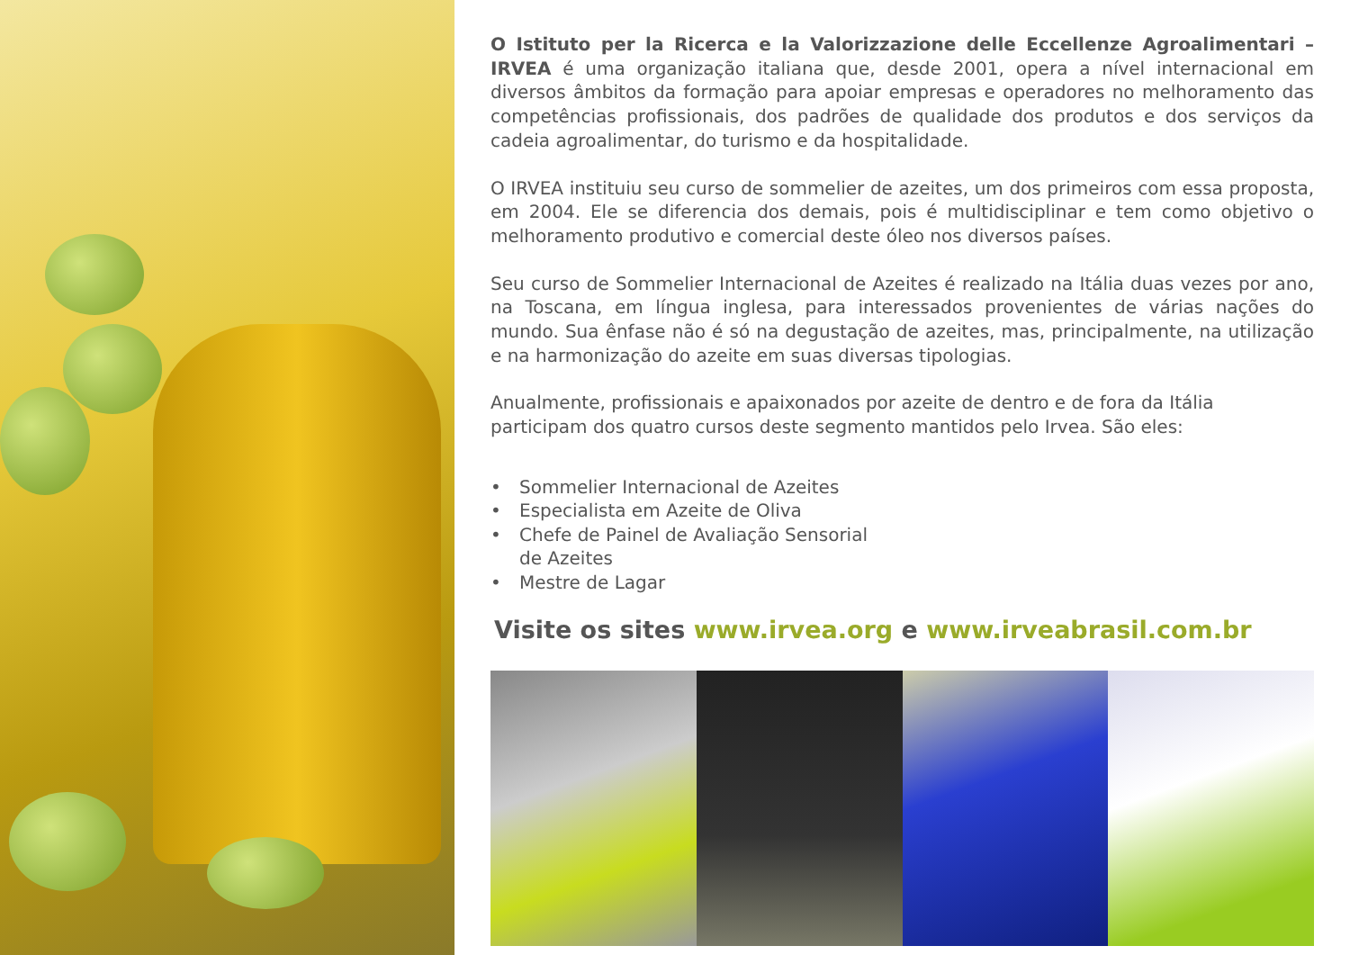O Istituto per la Ricerca e la Valorizzazione delle Eccellenze Agroalimentari – IRVEA é uma organização italiana que, desde 2001, opera a nível internacional em diversos âmbitos da formação para apoiar empresas e operadores no melhoramento das competências profissionais, dos padrões de qualidade dos produtos e dos serviços da cadeia agroalimentar, do turismo e da hospitalidade.
O IRVEA instituiu seu curso de sommelier de azeites, um dos primeiros com essa proposta, em 2004. Ele se diferencia dos demais, pois é multidisciplinar e tem como objetivo o melhoramento produtivo e comercial deste óleo nos diversos países.
Seu curso de Sommelier Internacional de Azeites é realizado na Itália duas vezes por ano, na Toscana, em língua inglesa, para interessados provenientes de várias nações do mundo. Sua ênfase não é só na degustação de azeites, mas, principalmente, na utilização e na harmonização do azeite em suas diversas tipologias.
Anualmente, profissionais e apaixonados por azeite de dentro e de fora da Itália participam dos quatro cursos deste segmento mantidos pelo Irvea. São eles:
• Sommelier Internacional de Azeites
• Especialista em Azeite de Oliva
• Chefe de Painel de Avaliação Sensorial
de Azeites
• Mestre de Lagar
Visite os sites www.irvea.org e www.irveabrasil.com.br